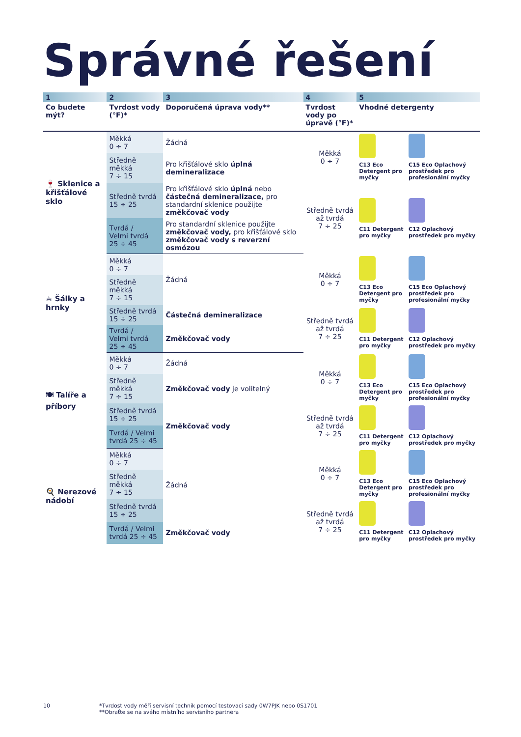Správné řešení
| 1 | 2 | 3 | 4 | 5 | |
| Co budete mýt? | Tvrdost vody (°F)* | Doporučená úprava vody** | Tvrdost vody po úpravě (°F)* | Vhodné detergenty | |
| 🍷 Sklenice a křišťálové sklo | Měkká 0 ÷ 7 | Žádná | Měkká 0 ÷ 7 | C13 Eco Detergent pro myčky | C15 Eco Oplachový prostředek pro profesionální myčky |
| | Středně měkká 7 ÷ 15 | Pro křišťálové sklo úplná demineralizace | | | |
| | Středně tvrdá 15 ÷ 25 | Pro křišťálové sklo úplná nebo částečná demineralizace, pro standardní sklenice použijte změkčovač vody | Středně tvrdá až tvrdá 7 ÷ 25 | C11 Detergent pro myčky | C12 Oplachový prostředek pro myčky |
| | Tvrdá / Velmi tvrdá 25 ÷ 45 | Pro standardní sklenice použijte změkčovač vody, pro křišťálové sklo změkčovač vody s reverzní osmózou | | | |
| ☕ Šálky a hrnky | Měkká 0 ÷ 7 | Žádná | Měkká 0 ÷ 7 | C13 Eco Detergent pro myčky | C15 Eco Oplachový prostředek pro profesionální myčky |
| | Středně měkká 7 ÷ 15 | | | | |
| | Středně tvrdá 15 ÷ 25 | Částečná demineralizace | Středně tvrdá až tvrdá 7 ÷ 25 | C11 Detergent pro myčky | C12 Oplachový prostředek pro myčky |
| | Tvrdá / Velmi tvrdá 25 ÷ 45 | Změkčovač vody | | | |
| 🍽 Talíře a příbory | Měkká 0 ÷ 7 | Žádná | Měkká 0 ÷ 7 | C13 Eco Detergent pro myčky | C15 Eco Oplachový prostředek pro profesionální myčky |
| | Středně měkká 7 ÷ 15 | Změkčovač vody je volitelný | | | |
| | Středně tvrdá 15 ÷ 25 | Změkčovač vody | Středně tvrdá až tvrdá 7 ÷ 25 | C11 Detergent pro myčky | C12 Oplachový prostředek pro myčky |
| | Tvrdá / Velmi tvrdá 25 ÷ 45 | | | | |
| 🍳 Nerezové nádobí | Měkká 0 ÷ 7 | Žádná | Měkká 0 ÷ 7 | C13 Eco Detergent pro myčky | C15 Eco Oplachový prostředek pro profesionální myčky |
| | Středně měkká 7 ÷ 15 | | | | |
| | Středně tvrdá 15 ÷ 25 | | Středně tvrdá až tvrdá 7 ÷ 25 | C11 Detergent pro myčky | C12 Oplachový prostředek pro myčky |
| | Tvrdá / Velmi tvrdá 25 ÷ 45 | Změkčovač vody | | | |
10 *Tvrdost vody měří servisní technik pomocí testovací sady 0W7PJK nebo 0S1701
**Obraťte se na svého místního servisního partnera